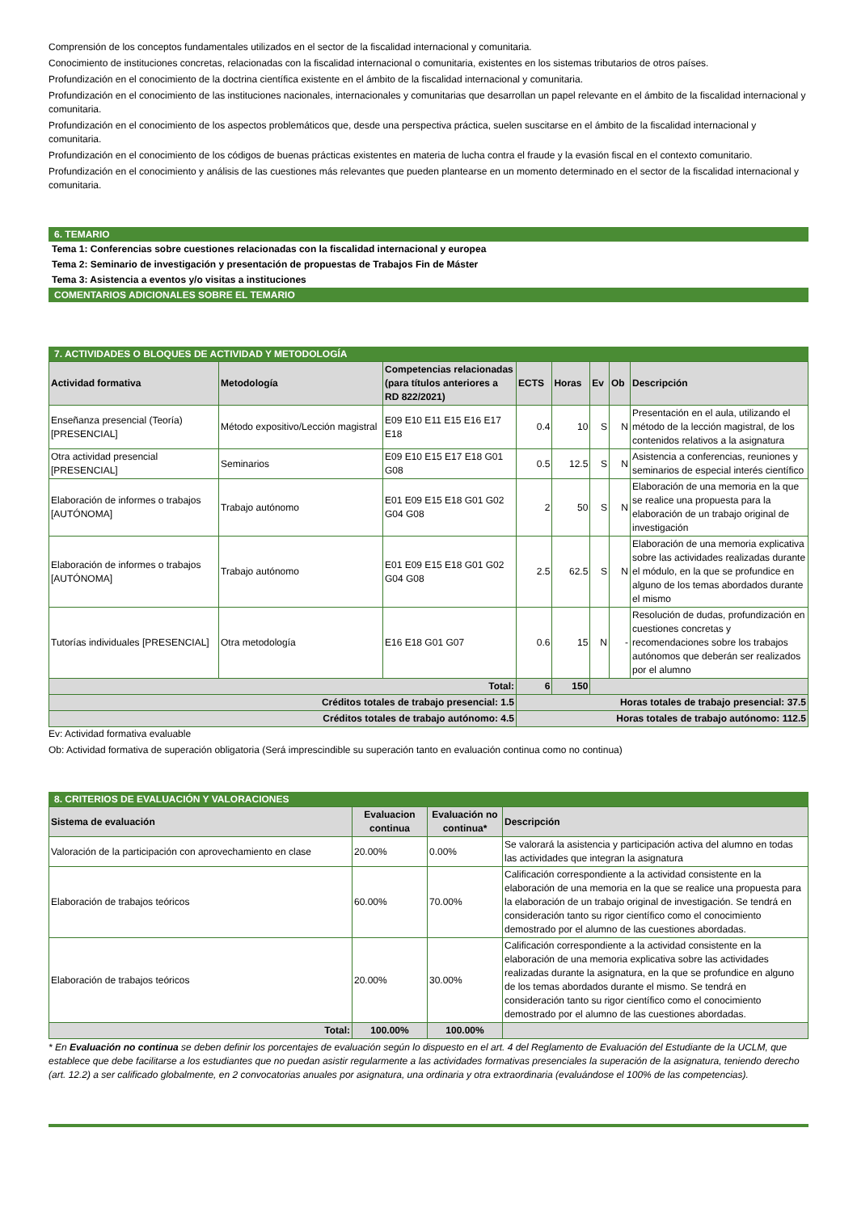Comprensión de los conceptos fundamentales utilizados en el sector de la fiscalidad internacional y comunitaria.
Conocimiento de instituciones concretas, relacionadas con la fiscalidad internacional o comunitaria, existentes en los sistemas tributarios de otros países.
Profundización en el conocimiento de la doctrina científica existente en el ámbito de la fiscalidad internacional y comunitaria.
Profundización en el conocimiento de las instituciones nacionales, internacionales y comunitarias que desarrollan un papel relevante en el ámbito de la fiscalidad internacional y comunitaria.
Profundización en el conocimiento de los aspectos problemáticos que, desde una perspectiva práctica, suelen suscitarse en el ámbito de la fiscalidad internacional y comunitaria.
Profundización en el conocimiento de los códigos de buenas prácticas existentes en materia de lucha contra el fraude y la evasión fiscal en el contexto comunitario.
Profundización en el conocimiento y análisis de las cuestiones más relevantes que pueden plantearse en un momento determinado en el sector de la fiscalidad internacional y comunitaria.
6. TEMARIO
Tema 1: Conferencias sobre cuestiones relacionadas con la fiscalidad internacional y europea
Tema 2: Seminario de investigación y presentación de propuestas de Trabajos Fin de Máster
Tema 3: Asistencia a eventos y/o visitas a instituciones
COMENTARIOS ADICIONALES SOBRE EL TEMARIO
7. ACTIVIDADES O BLOQUES DE ACTIVIDAD Y METODOLOGÍA
| Actividad formativa | Metodología | Competencias relacionadas (para títulos anteriores a RD 822/2021) | ECTS | Horas | Ev | Ob | Descripción |
| --- | --- | --- | --- | --- | --- | --- | --- |
| Enseñanza presencial (Teoría) [PRESENCIAL] | Método expositivo/Lección magistral | E09 E10 E11 E15 E16 E17 E18 | 0.4 | 10 | S | N | Presentación en el aula, utilizando el método de la lección magistral, de los contenidos relativos a la asignatura |
| Otra actividad presencial [PRESENCIAL] | Seminarios | E09 E10 E15 E17 E18 G01 G08 | 0.5 | 12.5 | S | N | Asistencia a conferencias, reuniones y seminarios de especial interés científico |
| Elaboración de informes o trabajos [AUTÓNOMA] | Trabajo autónomo | E01 E09 E15 E18 G01 G02 G04 G08 | 2 | 50 | S | N | Elaboración de una memoria en la que se realice una propuesta para la elaboración de un trabajo original de investigación |
| Elaboración de informes o trabajos [AUTÓNOMA] | Trabajo autónomo | E01 E09 E15 E18 G01 G02 G04 G08 | 2.5 | 62.5 | S | N | Elaboración de una memoria explicativa sobre las actividades realizadas durante el módulo, en la que se profundice en alguno de los temas abordados durante el mismo |
| Tutorías individuales [PRESENCIAL] | Otra metodología | E16 E18 G01 G07 | 0.6 | 15 | N | - | Resolución de dudas, profundización en cuestiones concretas y recomendaciones sobre los trabajos autónomos que deberán ser realizados por el alumno |
| Total: | | | 6 | 150 | | | |
| Créditos totales de trabajo presencial: 1.5 | | | Horas totales de trabajo presencial: 37.5 | | | | |
| Créditos totales de trabajo autónomo: 4.5 | | | Horas totales de trabajo autónomo: 112.5 | | | | |
Ev: Actividad formativa evaluable
Ob: Actividad formativa de superación obligatoria (Será imprescindible su superación tanto en evaluación continua como no continua)
8. CRITERIOS DE EVALUACIÓN Y VALORACIONES
| Sistema de evaluación | Evaluacion continua | Evaluación no continua* | Descripción |
| --- | --- | --- | --- |
| Valoración de la participación con aprovechamiento en clase | 20.00% | 0.00% | Se valorará la asistencia y participación activa del alumno en todas las actividades que integran la asignatura |
| Elaboración de trabajos teóricos | 60.00% | 70.00% | Calificación correspondiente a la actividad consistente en la elaboración de una memoria en la que se realice una propuesta para la elaboración de un trabajo original de investigación. Se tendrá en consideración tanto su rigor científico como el conocimiento demostrado por el alumno de las cuestiones abordadas. |
| Elaboración de trabajos teóricos | 20.00% | 30.00% | Calificación correspondiente a la actividad consistente en la elaboración de una memoria explicativa sobre las actividades realizadas durante la asignatura, en la que se profundice en alguno de los temas abordados durante el mismo. Se tendrá en consideración tanto su rigor científico como el conocimiento demostrado por el alumno de las cuestiones abordadas. |
| Total: | 100.00% | 100.00% | |
* En Evaluación no continua se deben definir los porcentajes de evaluación según lo dispuesto en el art. 4 del Reglamento de Evaluación del Estudiante de la UCLM, que establece que debe facilitarse a los estudiantes que no puedan asistir regularmente a las actividades formativas presenciales la superación de la asignatura, teniendo derecho (art. 12.2) a ser calificado globalmente, en 2 convocatorias anuales por asignatura, una ordinaria y otra extraordinaria (evaluándose el 100% de las competencias).